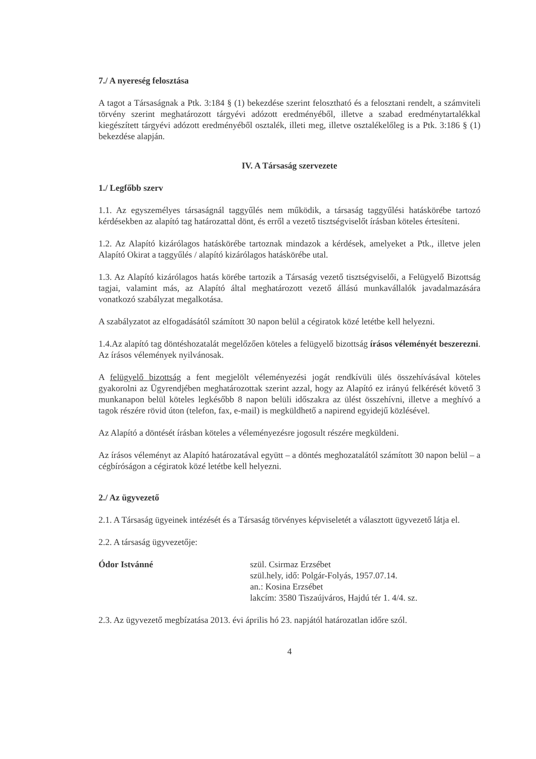7./ A nyereség felosztása
A tagot a Társaságnak a Ptk. 3:184 § (1) bekezdése szerint felosztható és a felosztani rendelt, a számviteli törvény szerint meghatározott tárgyévi adózott eredményéből, illetve a szabad eredménytartalékkal kiegészített tárgyévi adózott eredményéből osztalék, illeti meg, illetve osztalékelőleg is a Ptk. 3:186 § (1) bekezdése alapján.
IV. A Társaság szervezete
1./ Legfőbb szerv
1.1. Az egyszemélyes társaságnál taggyűlés nem működik, a társaság taggyűlési hatáskörébe tartozó kérdésekben az alapító tag határozattal dönt, és erről a vezető tisztségviselőt írásban köteles értesíteni.
1.2. Az Alapító kizárólagos hatáskörébe tartoznak mindazok a kérdések, amelyeket a Ptk., illetve jelen Alapító Okirat a taggyűlés / alapító kizárólagos hatáskörébe utal.
1.3. Az Alapító kizárólagos hatás körébe tartozik a Társaság vezető tisztségviselői, a Felügyelő Bizottság tagjai, valamint más, az Alapító által meghatározott vezető állású munkavállalók javadalmazására vonatkozó szabályzat megalkotása.
A szabályzatot az elfogadásától számított 30 napon belül a cégiratok közé letétbe kell helyezni.
1.4.Az alapító tag döntéshozatalát megelőzően köteles a felügyelő bizottság írásos véleményét beszerezni. Az írásos vélemények nyilvánosak.
A felügyelő bizottság a fent megjelölt véleményezési jogát rendkívüli ülés összehívásával köteles gyakorolni az Ügyrendjében meghatározottak szerint azzal, hogy az Alapító ez irányú felkérését követő 3 munkanapon belül köteles legkésőbb 8 napon belüli időszakra az ülést összehívni, illetve a meghívó a tagok részére rövid úton (telefon, fax, e-mail) is megküldhető a napirend egyidejű közlésével.
Az Alapító a döntését írásban köteles a véleményezésre jogosult részére megküldeni.
Az írásos véleményt az Alapító határozatával együtt – a döntés meghozatalától számított 30 napon belül – a cégbíróságon a cégiratok közé letétbe kell helyezni.
2./ Az ügyvezető
2.1. A Társaság ügyeinek intézését és a Társaság törvényes képviseletét a választott ügyvezető látja el.
2.2. A társaság ügyvezetője:
Ódor Istvánné szül. Csirmaz Erzsébet
szül.hely, idő: Polgár-Folyás, 1957.07.14.
an.: Kosina Erzsébet
lakcím: 3580 Tiszaújváros, Hajdú tér 1. 4/4. sz.
2.3. Az ügyvezető megbízatása 2013. évi április hó 23. napjától határozatlan időre szól.
4